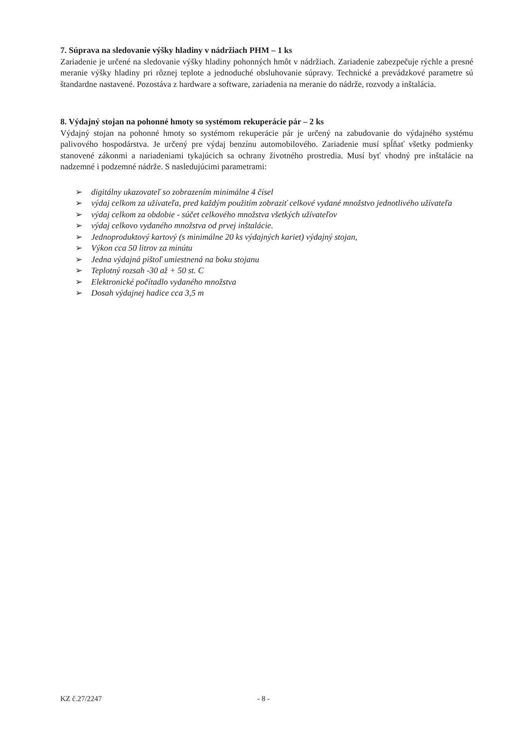7. Súprava na sledovanie výšky hladiny v nádržiach PHM – 1 ks
Zariadenie je určené na sledovanie výšky hladiny pohonných hmôt v nádržiach. Zariadenie zabezpečuje rýchle a presné meranie výšky hladiny pri rôznej teplote a jednoduché obsluhovanie súpravy. Technické a prevádzkové parametre sú štandardne nastavené. Pozostáva z hardware a software, zariadenia na meranie do nádrže, rozvody a inštalácia.
8. Výdajný stojan na pohonné hmoty so systémom rekuperácie pár – 2 ks
Výdajný stojan na pohonné hmoty so systémom rekuperácie pár je určený na zabudovanie do výdajného systému palivového hospodárstva. Je určený pre výdaj benzínu automobilového. Zariadenie musí spĺňať všetky podmienky stanovené zákonmi a nariadeniami tykajúcich sa ochrany životného prostredia. Musí byť vhodný pre inštalácie na nadzemné i podzemné nádrže. S nasledujúcimi parametrami:
➢ digitálny ukazovateľ so zobrazením minimálne 4 čísel
➢ výdaj celkom za užívateľa, pred každým použitím zobraziť celkové vydané množstvo jednotlivého užívateľa
➢ výdaj celkom za obdobie - súčet celkového množstva všetkých užívateľov
➢ výdaj celkovo vydaného množstva od prvej inštalácie.
➢ Jednoproduktový kartový (s minimálne 20 ks výdajných kariet) výdajný stojan,
➢ Výkon cca 50 litrov za minútu
➢ Jedna výdajná pištoľ umiestnená na boku stojanu
➢ Teplotný rozsah -30 až + 50 st. C
➢ Elektronické počítadlo vydaného množstva
➢ Dosah výdajnej hadice cca 3,5 m
KZ č.27/2247 - 8 -